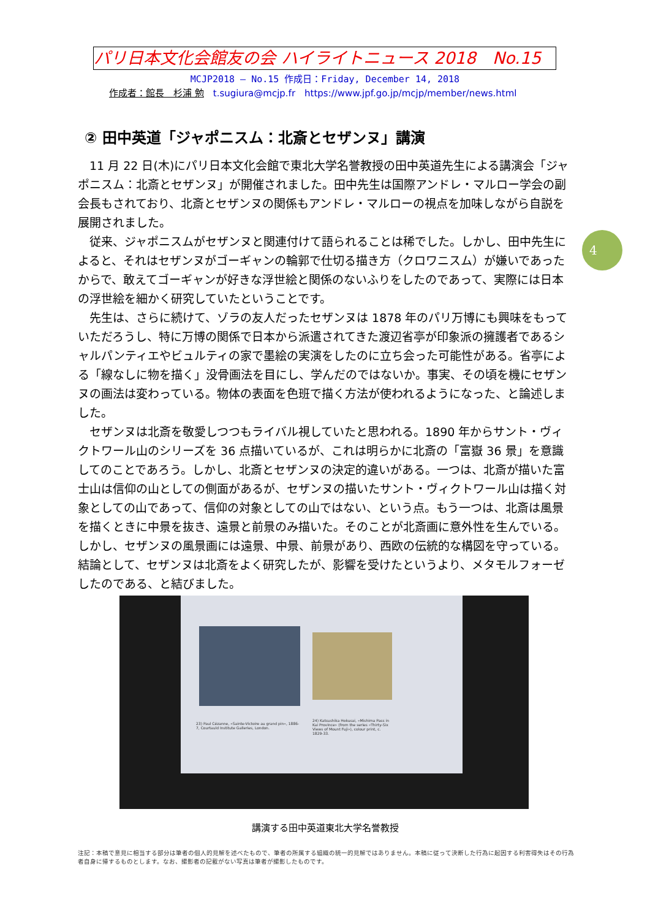パリ日本文化会館友の会 ハイライトニュース 2018　No.15
MCJP2018 — No.15 作成日：Friday, December 14, 2018
作成者：館長　杉浦 勉　t.sugiura@mcjp.fr　https://www.jpf.go.jp/mcjp/member/news.html
② 田中英道「ジャポニスム：北斎とセザンヌ」講演
11 月 22 日(木)にパリ日本文化会館で東北大学名誉教授の田中英道先生による講演会「ジャポニスム：北斎とセザンヌ」が開催されました。田中先生は国際アンドレ・マルロー学会の副会長もされており、北斎とセザンヌの関係もアンドレ・マルローの視点を加味しながら自説を展開されました。
従来、ジャポニスムがセザンヌと関連付けて語られることは稀でした。しかし、田中先生によると、それはセザンヌがゴーギャンの輪郭で仕切る描き方（クロワニスム）が嫌いであったからで、敢えてゴーギャンが好きな浮世絵と関係のないふりをしたのであって、実際には日本の浮世絵を細かく研究していたということです。
先生は、さらに続けて、ゾラの友人だったセザンヌは 1878 年のパリ万博にも興味をもっていただろうし、特に万博の関係で日本から派遣されてきた渡辺省亭が印象派の擁護者であるシャルパンティエやビュルティの家で墨絵の実演をしたのに立ち会った可能性がある。省亭による「線なしに物を描く」没骨画法を目にし、学んだのではないか。事実、その頃を機にセザンヌの画法は変わっている。物体の表面を色班で描く方法が使われるようになった、と論述しました。
セザンヌは北斎を敬愛しつつもライバル視していたと思われる。1890 年からサント・ヴィクトワール山のシリーズを 36 点描いているが、これは明らかに北斎の「富嶽 36 景」を意識してのことであろう。しかし、北斎とセザンヌの決定的違いがある。一つは、北斎が描いた富士山は信仰の山としての側面があるが、セザンヌの描いたサント・ヴィクトワール山は描く対象としての山であって、信仰の対象としての山ではない、という点。もう一つは、北斎は風景を描くときに中景を抜き、遠景と前景のみ描いた。そのことが北斎画に意外性を生んでいる。しかし、セザンヌの風景画には遠景、中景、前景があり、西欧の伝統的な構図を守っている。結論として、セザンヌは北斎をよく研究したが、影響を受けたというより、メタモルフォーゼしたのである、と結びました。
4
23) Paul Cézanne, «Sainte-Victoire au grand pin», 1886-7, Courtauld Institute Galleries, London.
24) Katsushika Hokusai, «Mishima Pass in Kai Province» (from the series «Thirty-Six Views of Mount Fuji»), colour print, c. 1829-33.
講演する田中英道東北大学名誉教授
注記：本稿で意見に相当する部分は筆者の個人的見解を述べたもので、筆者の所属する組織の統一的見解ではありません。本稿に従って決断した行為に起因する利害得失はその行為者自身に帰するものとします。なお、撮影者の記載がない写真は筆者が撮影したものです。